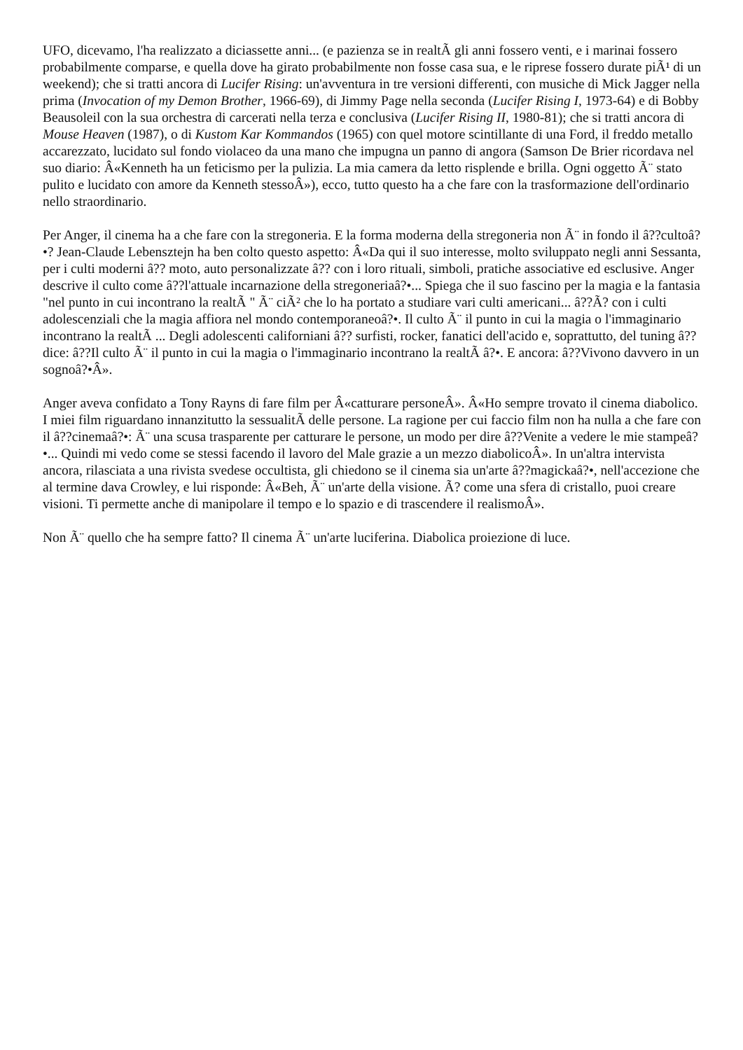UFO, dicevamo, l'ha realizzato a diciassette anni... (e pazienza se in realtÃ gli anni fossero venti, e i marinai fossero probabilmente comparse, e quella dove ha girato probabilmente non fosse casa sua, e le riprese fossero durate piÃ¹ di un weekend); che si tratti ancora di Lucifer Rising: un'avventura in tre versioni differenti, con musiche di Mick Jagger nella prima (Invocation of my Demon Brother, 1966-69), di Jimmy Page nella seconda (Lucifer Rising I, 1973-64) e di Bobby Beausoleil con la sua orchestra di carcerati nella terza e conclusiva (Lucifer Rising II, 1980-81); che si tratti ancora di Mouse Heaven (1987), o di Kustom Kar Kommandos (1965) con quel motore scintillante di una Ford, il freddo metallo accarezzato, lucidato sul fondo violaceo da una mano che impugna un panno di angora (Samson De Brier ricordava nel suo diario: Â«Kenneth ha un feticismo per la pulizia. La mia camera da letto risplende e brilla. Ogni oggetto Ã¨ stato pulito e lucidato con amore da Kenneth stessoÂ»), ecco, tutto questo ha a che fare con la trasformazione dell'ordinario nello straordinario.
Per Anger, il cinema ha a che fare con la stregoneria. E la forma moderna della stregoneria non Ã¨ in fondo il â??cultoâ?•? Jean-Claude Lebensztejn ha ben colto questo aspetto: Â«Da qui il suo interesse, molto sviluppato negli anni Sessanta, per i culti moderni â?? moto, auto personalizzate â?? con i loro rituali, simboli, pratiche associative ed esclusive. Anger descrive il culto come â??l'attuale incarnazione della stregoneriaâ?•... Spiega che il suo fascino per la magia e la fantasia "nel punto in cui incontrano la realtÃ " Ã¨ ciÃ² che lo ha portato a studiare vari culti americani... â??Ã? con i culti adolescenziali che la magia affiora nel mondo contemporaneoâ?•. Il culto Ã¨ il punto in cui la magia o l'immaginario incontrano la realtÃ ... Degli adolescenti californiani â?? surfisti, rocker, fanatici dell'acido e, soprattutto, del tuning â?? dice: â??Il culto Ã¨ il punto in cui la magia o l'immaginario incontrano la realtÃ â?•. E ancora: â??Vivono davvero in un sognoâ?•Â».
Anger aveva confidato a Tony Rayns di fare film per Â«catturare personeÂ». Â«Ho sempre trovato il cinema diabolico. I miei film riguardano innanzitutto la sessualitÃ delle persone. La ragione per cui faccio film non ha nulla a che fare con il â??cinemaâ?•: Ã¨ una scusa trasparente per catturare le persone, un modo per dire â??Venite a vedere le mie stampeâ?•... Quindi mi vedo come se stessi facendo il lavoro del Male grazie a un mezzo diabolicoÂ». In un'altra intervista ancora, rilasciata a una rivista svedese occultista, gli chiedono se il cinema sia un'arte â??magickaâ?•, nell'accezione che al termine dava Crowley, e lui risponde: Â«Beh, Ã¨ un'arte della visione. Ã? come una sfera di cristallo, puoi creare visioni. Ti permette anche di manipolare il tempo e lo spazio e di trascendere il realismoÂ».
Non Ã¨ quello che ha sempre fatto? Il cinema Ã¨ un'arte luciferina. Diabolica proiezione di luce.